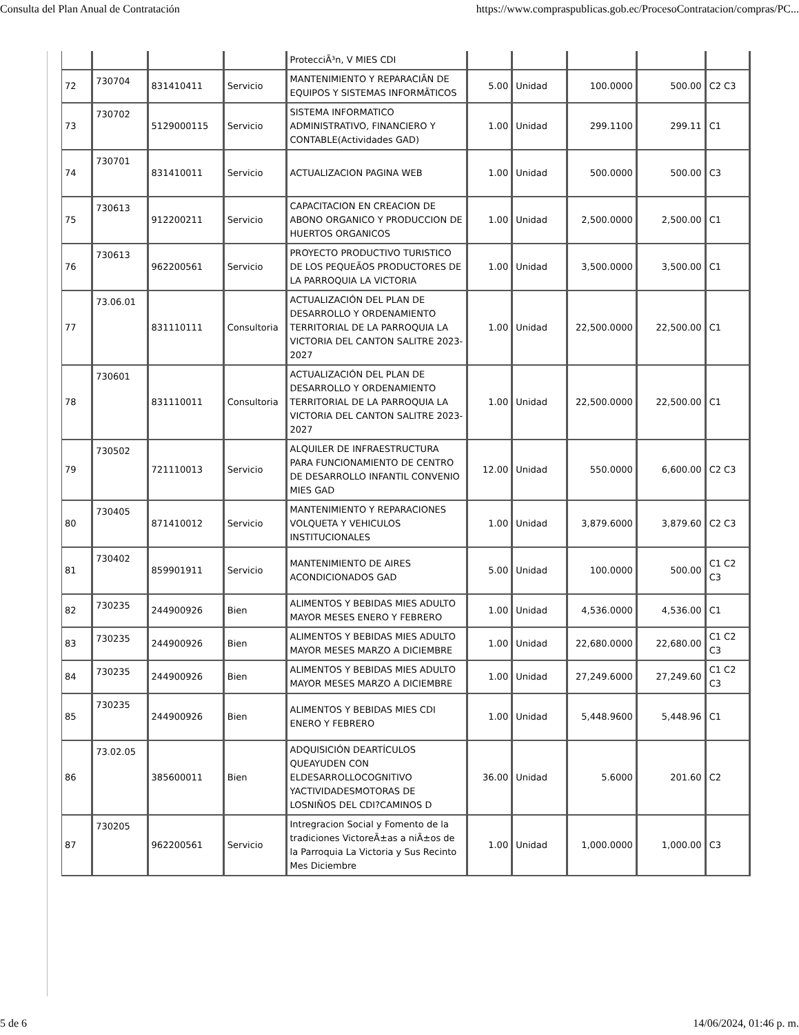Consulta del Plan Anual de Contratación https://www.compraspublicas.gob.ec/ProcesoContratacion/compras/PC...
| | | | | ProtecciÃ³n, V MIES CDI | | | | | |
| 72 | 730704 | 831410411 | Servicio | MANTENIMIENTO Y REPARACIÃN DE EQUIPOS Y SISTEMAS INFORMÃTICOS | 5.00 | Unidad | 100.0000 | 500.00 | C2 C3 |
| 73 | 730702 | 5129000115 | Servicio | SISTEMA INFORMATICO ADMINISTRATIVO, FINANCIERO Y CONTABLE(Actividades GAD) | 1.00 | Unidad | 299.1100 | 299.11 | C1 |
| 74 | 730701 | 831410011 | Servicio | ACTUALIZACION PAGINA WEB | 1.00 | Unidad | 500.0000 | 500.00 | C3 |
| 75 | 730613 | 912200211 | Servicio | CAPACITACION EN CREACION DE ABONO ORGANICO Y PRODUCCION DE HUERTOS ORGANICOS | 1.00 | Unidad | 2,500.0000 | 2,500.00 | C1 |
| 76 | 730613 | 962200561 | Servicio | PROYECTO PRODUCTIVO TURISTICO DE LOS PEQUEÃOS PRODUCTORES DE LA PARROQUIA LA VICTORIA | 1.00 | Unidad | 3,500.0000 | 3,500.00 | C1 |
| 77 | 73.06.01 | 831110111 | Consultoria | ACTUALIZACIÓN DEL PLAN DE DESARROLLO Y ORDENAMIENTO TERRITORIAL DE LA PARROQUIA LA VICTORIA DEL CANTON SALITRE 2023- 2027 | 1.00 | Unidad | 22,500.0000 | 22,500.00 | C1 |
| 78 | 730601 | 831110011 | Consultoria | ACTUALIZACIÓN DEL PLAN DE DESARROLLO Y ORDENAMIENTO TERRITORIAL DE LA PARROQUIA LA VICTORIA DEL CANTON SALITRE 2023-2027 | 1.00 | Unidad | 22,500.0000 | 22,500.00 | C1 |
| 79 | 730502 | 721110013 | Servicio | ALQUILER DE INFRAESTRUCTURA PARA FUNCIONAMIENTO DE CENTRO DE DESARROLLO INFANTIL CONVENIO MIES GAD | 12.00 | Unidad | 550.0000 | 6,600.00 | C2 C3 |
| 80 | 730405 | 871410012 | Servicio | MANTENIMIENTO Y REPARACIONES VOLQUETA Y VEHICULOS INSTITUCIONALES | 1.00 | Unidad | 3,879.6000 | 3,879.60 | C2 C3 |
| 81 | 730402 | 859901911 | Servicio | MANTENIMIENTO DE AIRES ACONDICIONADOS GAD | 5.00 | Unidad | 100.0000 | 500.00 | C1 C2 C3 |
| 82 | 730235 | 244900926 | Bien | ALIMENTOS Y BEBIDAS MIES ADULTO MAYOR MESES ENERO Y FEBRERO | 1.00 | Unidad | 4,536.0000 | 4,536.00 | C1 |
| 83 | 730235 | 244900926 | Bien | ALIMENTOS Y BEBIDAS MIES ADULTO MAYOR MESES MARZO A DICIEMBRE | 1.00 | Unidad | 22,680.0000 | 22,680.00 | C1 C2 C3 |
| 84 | 730235 | 244900926 | Bien | ALIMENTOS Y BEBIDAS MIES ADULTO MAYOR MESES MARZO A DICIEMBRE | 1.00 | Unidad | 27,249.6000 | 27,249.60 | C1 C2 C3 |
| 85 | 730235 | 244900926 | Bien | ALIMENTOS Y BEBIDAS MIES CDI ENERO Y FEBRERO | 1.00 | Unidad | 5,448.9600 | 5,448.96 | C1 |
| 86 | 73.02.05 | 385600011 | Bien | ADQUISICIÓN DEARTÍCULOS QUEAYUDEN CON ELDESARROLLOCOGNITIVO YACTIVIDADESMOTORAS DE LOSNIÑOS DEL CDI?CAMINOS D | 36.00 | Unidad | 5.6000 | 201.60 | C2 |
| 87 | 730205 | 962200561 | Servicio | Intregracion Social y Fomento de la tradiciones VictoreÃ±as a niÃ±os de la Parroquia La Victoria y Sus Recinto Mes Diciembre | 1.00 | Unidad | 1,000.0000 | 1,000.00 | C3 |
5 de 6 14/06/2024, 01:46 p. m.